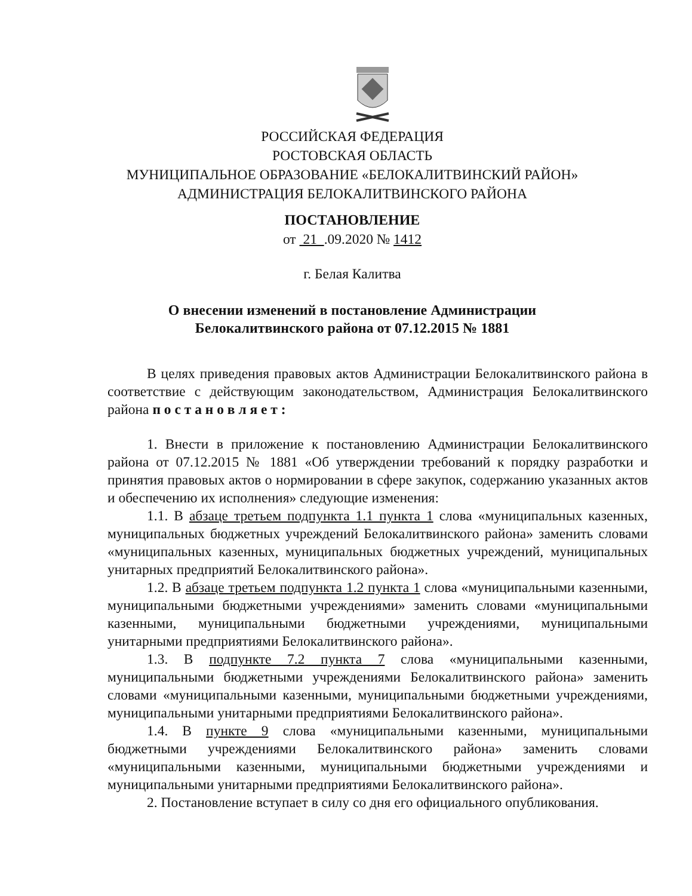РОССИЙСКАЯ ФЕДЕРАЦИЯ
РОСТОВСКАЯ ОБЛАСТЬ
МУНИЦИПАЛЬНОЕ ОБРАЗОВАНИЕ «БЕЛОКАЛИТВИНСКИЙ РАЙОН»
АДМИНИСТРАЦИЯ БЕЛОКАЛИТВИНСКОГО РАЙОНА
ПОСТАНОВЛЕНИЕ
от 21 .09.2020 № 1412
г. Белая Калитва
О внесении изменений в постановление Администрации
Белокалитвинского района от 07.12.2015 № 1881
В целях приведения правовых актов Администрации Белокалитвинского района в соответствие с действующим законодательством, Администрация Белокалитвинского района п о с т а н о в л я е т :
1. Внести в приложение к постановлению Администрации Белокалитвинского района от 07.12.2015 № 1881 «Об утверждении требований к порядку разработки и принятия правовых актов о нормировании в сфере закупок, содержанию указанных актов и обеспечению их исполнения» следующие изменения:
1.1. В абзаце третьем подпункта 1.1 пункта 1 слова «муниципальных казенных, муниципальных бюджетных учреждений Белокалитвинского района» заменить словами «муниципальных казенных, муниципальных бюджетных учреждений, муниципальных унитарных предприятий Белокалитвинского района».
1.2. В абзаце третьем подпункта 1.2 пункта 1 слова «муниципальными казенными, муниципальными бюджетными учреждениями» заменить словами «муниципальными казенными, муниципальными бюджетными учреждениями, муниципальными унитарными предприятиями Белокалитвинского района».
1.3. В подпункте 7.2 пункта 7 слова «муниципальными казенными, муниципальными бюджетными учреждениями Белокалитвинского района» заменить словами «муниципальными казенными, муниципальными бюджетными учреждениями, муниципальными унитарными предприятиями Белокалитвинского района».
1.4. В пункте 9 слова «муниципальными казенными, муниципальными бюджетными учреждениями Белокалитвинского района» заменить словами «муниципальными казенными, муниципальными бюджетными учреждениями и муниципальными унитарными предприятиями Белокалитвинского района».
2. Постановление вступает в силу со дня его официального опубликования.